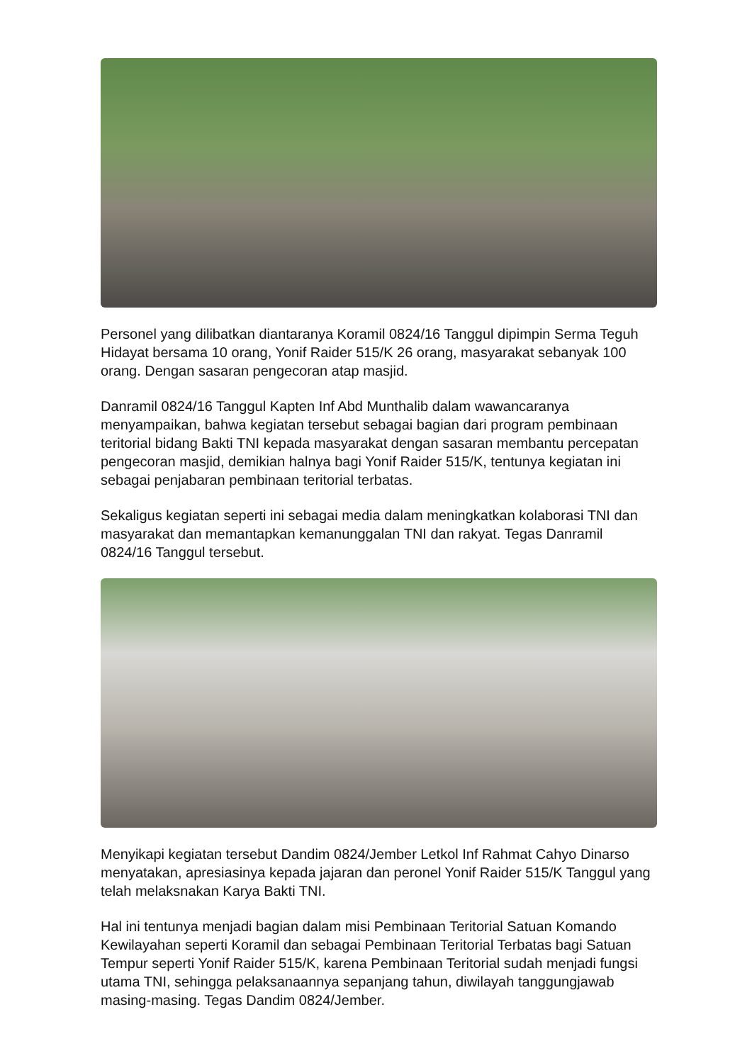Personel yang dilibatkan diantaranya Koramil 0824/16 Tanggul dipimpin Serma Teguh Hidayat bersama 10 orang, Yonif Raider 515/K 26 orang, masyarakat sebanyak 100 orang. Dengan sasaran pengecoran atap masjid.
Danramil 0824/16 Tanggul Kapten Inf Abd Munthalib dalam wawancaranya menyampaikan, bahwa kegiatan tersebut sebagai bagian dari program pembinaan teritorial bidang Bakti TNI kepada masyarakat dengan sasaran membantu percepatan pengecoran masjid, demikian halnya bagi Yonif Raider 515/K, tentunya kegiatan ini sebagai penjabaran pembinaan teritorial terbatas.
Sekaligus kegiatan seperti ini sebagai media dalam meningkatkan kolaborasi TNI dan masyarakat dan memantapkan kemanunggalan TNI dan rakyat. Tegas Danramil 0824/16 Tanggul tersebut.
Menyikapi kegiatan tersebut Dandim 0824/Jember Letkol Inf Rahmat Cahyo Dinarso menyatakan, apresiasinya kepada jajaran dan peronel Yonif Raider 515/K Tanggul yang telah melaksnakan Karya Bakti TNI.
Hal ini tentunya menjadi bagian dalam misi Pembinaan Teritorial Satuan Komando Kewilayahan seperti Koramil dan sebagai Pembinaan Teritorial Terbatas bagi Satuan Tempur seperti Yonif Raider 515/K, karena Pembinaan Teritorial sudah menjadi fungsi utama TNI, sehingga pelaksanaannya sepanjang tahun, diwilayah tanggungjawab masing-masing. Tegas Dandim 0824/Jember.